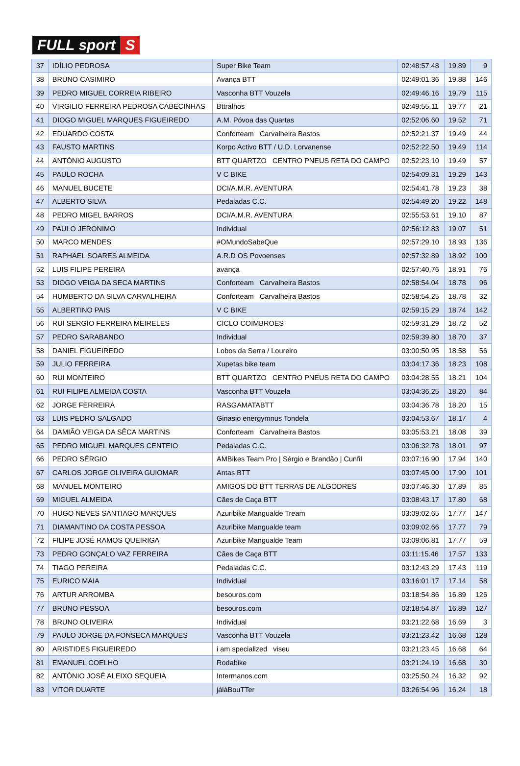FULL sport S
| 37 | IDÍLIO PEDROSA | Super Bike Team | 02:48:57.48 | 19.89 | 9 |
| 38 | BRUNO CASIMIRO | Avança BTT | 02:49:01.36 | 19.88 | 146 |
| 39 | PEDRO MIGUEL CORREIA RIBEIRO | Vasconha BTT Vouzela | 02:49:46.16 | 19.79 | 115 |
| 40 | VIRGILIO FERREIRA PEDROSA CABECINHAS | Bttralhos | 02:49:55.11 | 19.77 | 21 |
| 41 | DIOGO MIGUEL MARQUES FIGUEIREDO | A.M. Póvoa das Quartas | 02:52:06.60 | 19.52 | 71 |
| 42 | EDUARDO COSTA | Conforteam Carvalheira Bastos | 02:52:21.37 | 19.49 | 44 |
| 43 | FAUSTO MARTINS | Korpo Activo BTT / U.D. Lorvanense | 02:52:22.50 | 19.49 | 114 |
| 44 | ANTÓNIO AUGUSTO | BTT QUARTZO CENTRO PNEUS RETA DO CAMPO | 02:52:23.10 | 19.49 | 57 |
| 45 | PAULO ROCHA | V C BIKE | 02:54:09.31 | 19.29 | 143 |
| 46 | MANUEL BUCETE | DCI/A.M.R. AVENTURA | 02:54:41.78 | 19.23 | 38 |
| 47 | ALBERTO SILVA | Pedaladas C.C. | 02:54:49.20 | 19.22 | 148 |
| 48 | PEDRO MIGEL BARROS | DCI/A.M.R. AVENTURA | 02:55:53.61 | 19.10 | 87 |
| 49 | PAULO JERONIMO | Individual | 02:56:12.83 | 19.07 | 51 |
| 50 | MARCO MENDES | #OMundoSabeQue | 02:57:29.10 | 18.93 | 136 |
| 51 | RAPHAEL SOARES ALMEIDA | A.R.D OS Povoenses | 02:57:32.89 | 18.92 | 100 |
| 52 | LUIS FILIPE PEREIRA | avança | 02:57:40.76 | 18.91 | 76 |
| 53 | DIOGO VEIGA DA SECA MARTINS | Conforteam Carvalheira Bastos | 02:58:54.04 | 18.78 | 96 |
| 54 | HUMBERTO DA SILVA CARVALHEIRA | Conforteam Carvalheira Bastos | 02:58:54.25 | 18.78 | 32 |
| 55 | ALBERTINO PAIS | V C BIKE | 02:59:15.29 | 18.74 | 142 |
| 56 | RUI SERGIO FERREIRA MEIRELES | CICLO COIMBROES | 02:59:31.29 | 18.72 | 52 |
| 57 | PEDRO SARABANDO | Individual | 02:59:39.80 | 18.70 | 37 |
| 58 | DANIEL FIGUEIREDO | Lobos da Serra / Loureiro | 03:00:50.95 | 18.58 | 56 |
| 59 | JULIO FERREIRA | Xupetas bike team | 03:04:17.36 | 18.23 | 108 |
| 60 | RUI MONTEIRO | BTT QUARTZO CENTRO PNEUS RETA DO CAMPO | 03:04:28.55 | 18.21 | 104 |
| 61 | RUI FILIPE ALMEIDA COSTA | Vasconha BTT Vouzela | 03:04:36.25 | 18.20 | 84 |
| 62 | JORGE FERREIRA | RASGAMATABTT | 03:04:36.78 | 18.20 | 15 |
| 63 | LUIS PEDRO SALGADO | Ginasio energymnus Tondela | 03:04:53.67 | 18.17 | 4 |
| 64 | DAMIÃO VEIGA DA SÊCA MARTINS | Conforteam Carvalheira Bastos | 03:05:53.21 | 18.08 | 39 |
| 65 | PEDRO MIGUEL MARQUES CENTEIO | Pedaladas C.C. | 03:06:32.78 | 18.01 | 97 |
| 66 | PEDRO SÉRGIO | AMBikes Team Pro / Sérgio e Brandão / Cunfil | 03:07:16.90 | 17.94 | 140 |
| 67 | CARLOS JORGE OLIVEIRA GUIOMAR | Antas BTT | 03:07:45.00 | 17.90 | 101 |
| 68 | MANUEL MONTEIRO | AMIGOS DO BTT TERRAS DE ALGODRES | 03:07:46.30 | 17.89 | 85 |
| 69 | MIGUEL ALMEIDA | Cães de Caça BTT | 03:08:43.17 | 17.80 | 68 |
| 70 | HUGO NEVES SANTIAGO MARQUES | Azuribike Mangualde Tream | 03:09:02.65 | 17.77 | 147 |
| 71 | DIAMANTINO DA COSTA PESSOA | Azuribike Mangualde team | 03:09:02.66 | 17.77 | 79 |
| 72 | FILIPE JOSÉ RAMOS QUEIRIGA | Azuribike Mangualde Team | 03:09:06.81 | 17.77 | 59 |
| 73 | PEDRO GONÇALO VAZ FERREIRA | Cães de Caça BTT | 03:11:15.46 | 17.57 | 133 |
| 74 | TIAGO PEREIRA | Pedaladas C.C. | 03:12:43.29 | 17.43 | 119 |
| 75 | EURICO MAIA | Individual | 03:16:01.17 | 17.14 | 58 |
| 76 | ARTUR ARROMBA | besouros.com | 03:18:54.86 | 16.89 | 126 |
| 77 | BRUNO PESSOA | besouros.com | 03:18:54.87 | 16.89 | 127 |
| 78 | BRUNO OLIVEIRA | Individual | 03:21:22.68 | 16.69 | 3 |
| 79 | PAULO JORGE DA FONSECA MARQUES | Vasconha BTT Vouzela | 03:21:23.42 | 16.68 | 128 |
| 80 | ARISTIDES FIGUEIREDO | i am specialized viseu | 03:21:23.45 | 16.68 | 64 |
| 81 | EMANUEL COELHO | Rodabike | 03:21:24.19 | 16.68 | 30 |
| 82 | ANTÓNIO JOSÉ ALEIXO SEQUEIA | Intermanos.com | 03:25:50.24 | 16.32 | 92 |
| 83 | VITOR DUARTE | jáláBouTTer | 03:26:54.96 | 16.24 | 18 |